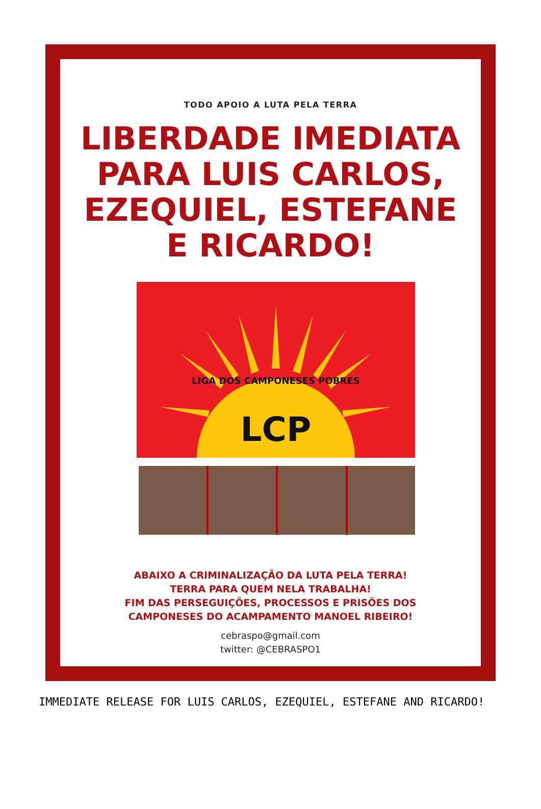TODO APOIO A LUTA PELA TERRA
LIBERDADE IMEDIATA
PARA LUIS CARLOS,
EZEQUIEL, ESTEFANE
E RICARDO!
LCP
LIGA DOS CAMPONESES POBRES
ABAIXO A CRIMINALIZAÇÃO DA LUTA PELA TERRA!
TERRA PARA QUEM NELA TRABALHA!
FIM DAS PERSEGUIÇÕES, PROCESSOS E PRISÕES DOS
CAMPONESES DO ACAMPAMENTO MANOEL RIBEIRO!
cebraspo@gmail.com
twitter: @CEBRASPO1
IMMEDIATE RELEASE FOR LUIS CARLOS, EZEQUIEL, ESTEFANE AND RICARDO!